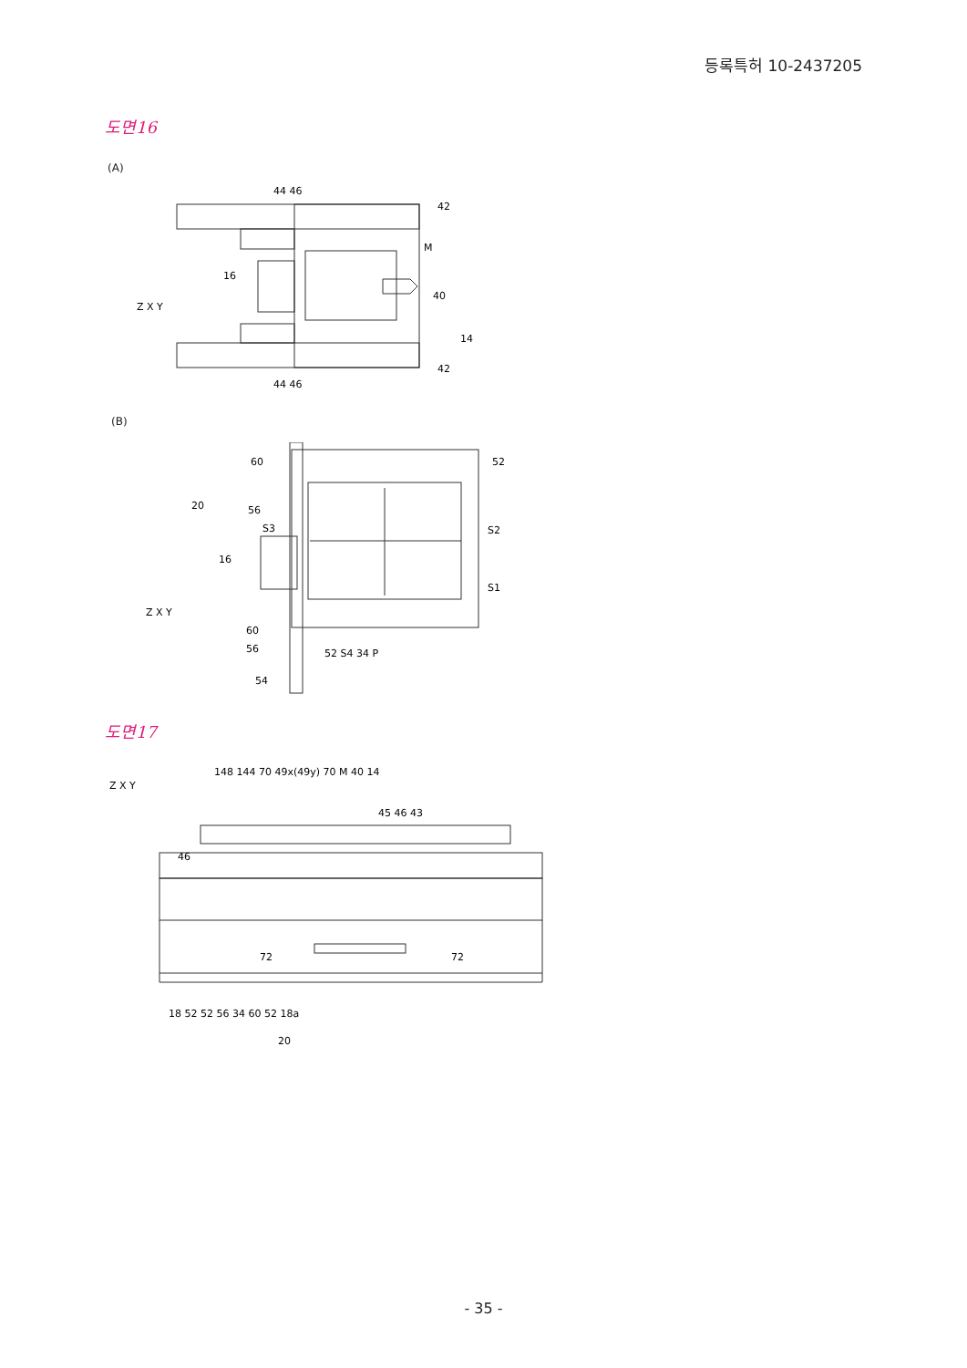등록특허 10-2437205
도면16
(A)
44 46
42
M
40
14
42
16
44 46
Z X Y
(B)
60
52
20
56
S3
S2
16
S1
60
56
52 S4 34 P
54
Z X Y
도면17
148 144 70 49x(49y) 70 M 40 14
45 46 43
46
72
72
18 52 52 56 34 60 52 18a
20
Z X Y
- 35 -